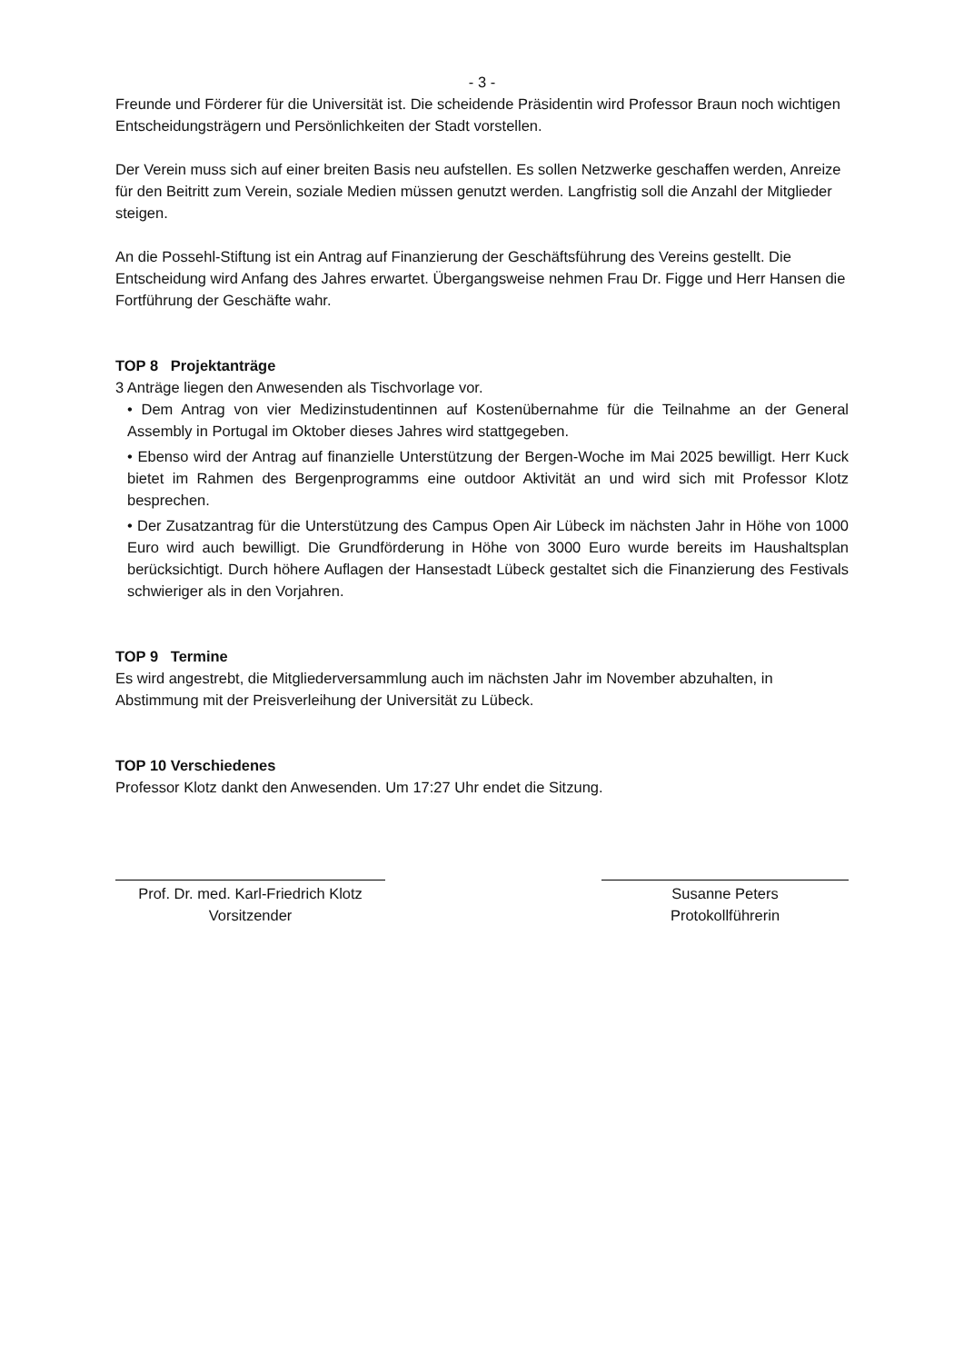- 3 -
Freunde und Förderer für die Universität ist. Die scheidende Präsidentin wird Professor Braun noch wichtigen Entscheidungsträgern und Persönlichkeiten der Stadt vorstellen.
Der Verein muss sich auf einer breiten Basis neu aufstellen. Es sollen Netzwerke geschaffen werden, Anreize für den Beitritt zum Verein, soziale Medien müssen genutzt werden. Langfristig soll die Anzahl der Mitglieder steigen.
An die Possehl-Stiftung ist ein Antrag auf Finanzierung der Geschäftsführung des Vereins gestellt. Die Entscheidung wird Anfang des Jahres erwartet. Übergangsweise nehmen Frau Dr. Figge und Herr Hansen die Fortführung der Geschäfte wahr.
TOP 8 Projektanträge
3 Anträge liegen den Anwesenden als Tischvorlage vor.
• Dem Antrag von vier Medizinstudentinnen auf Kostenübernahme für die Teilnahme an der General Assembly in Portugal im Oktober dieses Jahres wird stattgegeben.
• Ebenso wird der Antrag auf finanzielle Unterstützung der Bergen-Woche im Mai 2025 bewilligt. Herr Kuck bietet im Rahmen des Bergenprogramms eine outdoor Aktivität an und wird sich mit Professor Klotz besprechen.
• Der Zusatzantrag für die Unterstützung des Campus Open Air Lübeck im nächsten Jahr in Höhe von 1000 Euro wird auch bewilligt. Die Grundförderung in Höhe von 3000 Euro wurde bereits im Haushaltsplan berücksichtigt. Durch höhere Auflagen der Hansestadt Lübeck gestaltet sich die Finanzierung des Festivals schwieriger als in den Vorjahren.
TOP 9 Termine
Es wird angestrebt, die Mitgliederversammlung auch im nächsten Jahr im November abzuhalten, in Abstimmung mit der Preisverleihung der Universität zu Lübeck.
TOP 10 Verschiedenes
Professor Klotz dankt den Anwesenden. Um 17:27 Uhr endet die Sitzung.
Prof. Dr. med. Karl-Friedrich Klotz
Vorsitzender
Susanne Peters
Protokollführerin